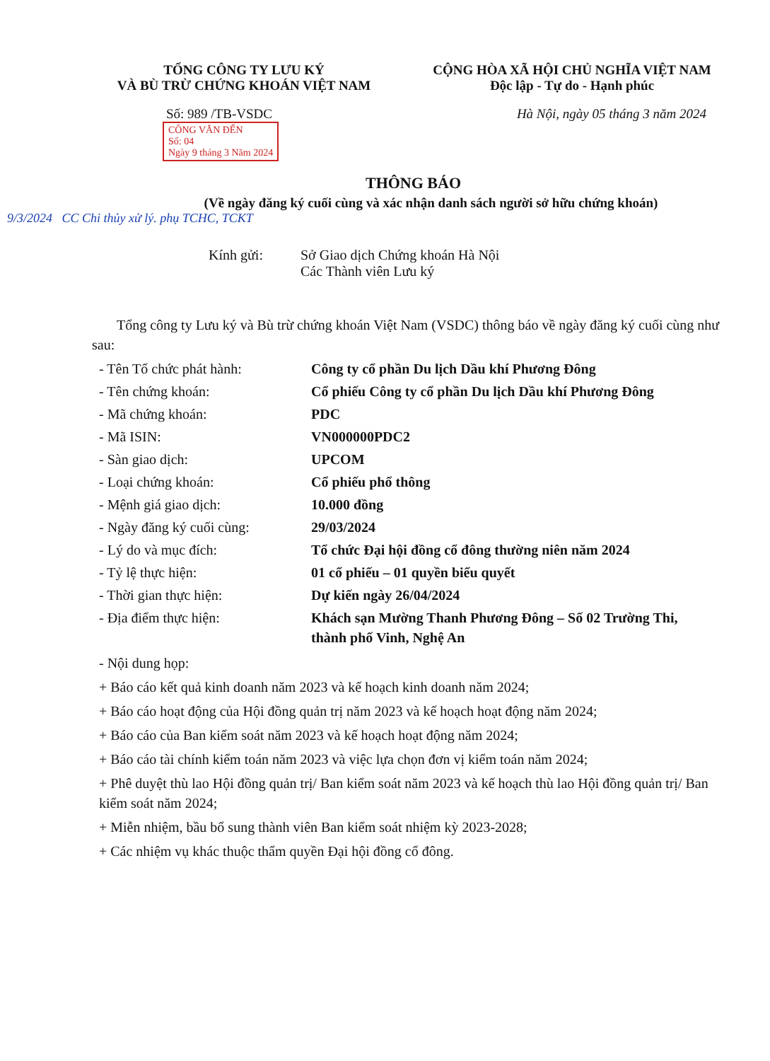TỔNG CÔNG TY LƯU KÝ
VÀ BÙ TRỪ CHỨNG KHOÁN VIỆT NAM
CỘNG HÒA XÃ HỘI CHỦ NGHĨA VIỆT NAM
Độc lập - Tự do - Hạnh phúc
Số: 989 /TB-VSDC Hà Nội, ngày 05 tháng 3 năm 2024
CÔNG VĂN ĐẾN
Số: 04
Ngày 9 tháng 3 Năm 2024
THÔNG BÁO
(Về ngày đăng ký cuối cùng và xác nhận danh sách người sở hữu chứng khoán)
9/3/2024 CC Chi thủy xử lý. phụ TCHC, TCKT
Kính gửi: Sở Giao dịch Chứng khoán Hà Nội
Các Thành viên Lưu ký
Tổng công ty Lưu ký và Bù trừ chứng khoán Việt Nam (VSDC) thông báo về ngày đăng ký cuối cùng như sau:
| - Tên Tổ chức phát hành: | Công ty cổ phần Du lịch Dầu khí Phương Đông |
| - Tên chứng khoán: | Cổ phiếu Công ty cổ phần Du lịch Dầu khí Phương Đông |
| - Mã chứng khoán: | PDC |
| - Mã ISIN: | VN000000PDC2 |
| - Sàn giao dịch: | UPCOM |
| - Loại chứng khoán: | Cổ phiếu phổ thông |
| - Mệnh giá giao dịch: | 10.000 đồng |
| - Ngày đăng ký cuối cùng: | 29/03/2024 |
| - Lý do và mục đích: | Tổ chức Đại hội đồng cổ đông thường niên năm 2024 |
| - Tỷ lệ thực hiện: | 01 cổ phiếu – 01 quyền biểu quyết |
| - Thời gian thực hiện: | Dự kiến ngày 26/04/2024 |
| - Địa điểm thực hiện: | Khách sạn Mường Thanh Phương Đông – Số 02 Trường Thi, thành phố Vinh, Nghệ An |
- Nội dung họp:
+ Báo cáo kết quả kinh doanh năm 2023 và kế hoạch kinh doanh năm 2024;
+ Báo cáo hoạt động của Hội đồng quản trị năm 2023 và kế hoạch hoạt động năm 2024;
+ Báo cáo của Ban kiểm soát năm 2023 và kế hoạch hoạt động năm 2024;
+ Báo cáo tài chính kiểm toán năm 2023 và việc lựa chọn đơn vị kiểm toán năm 2024;
+ Phê duyệt thù lao Hội đồng quản trị/ Ban kiểm soát năm 2023 và kế hoạch thù lao Hội đồng quản trị/ Ban kiểm soát năm 2024;
+ Miễn nhiệm, bầu bổ sung thành viên Ban kiểm soát nhiệm kỳ 2023-2028;
+ Các nhiệm vụ khác thuộc thẩm quyền Đại hội đồng cổ đông.